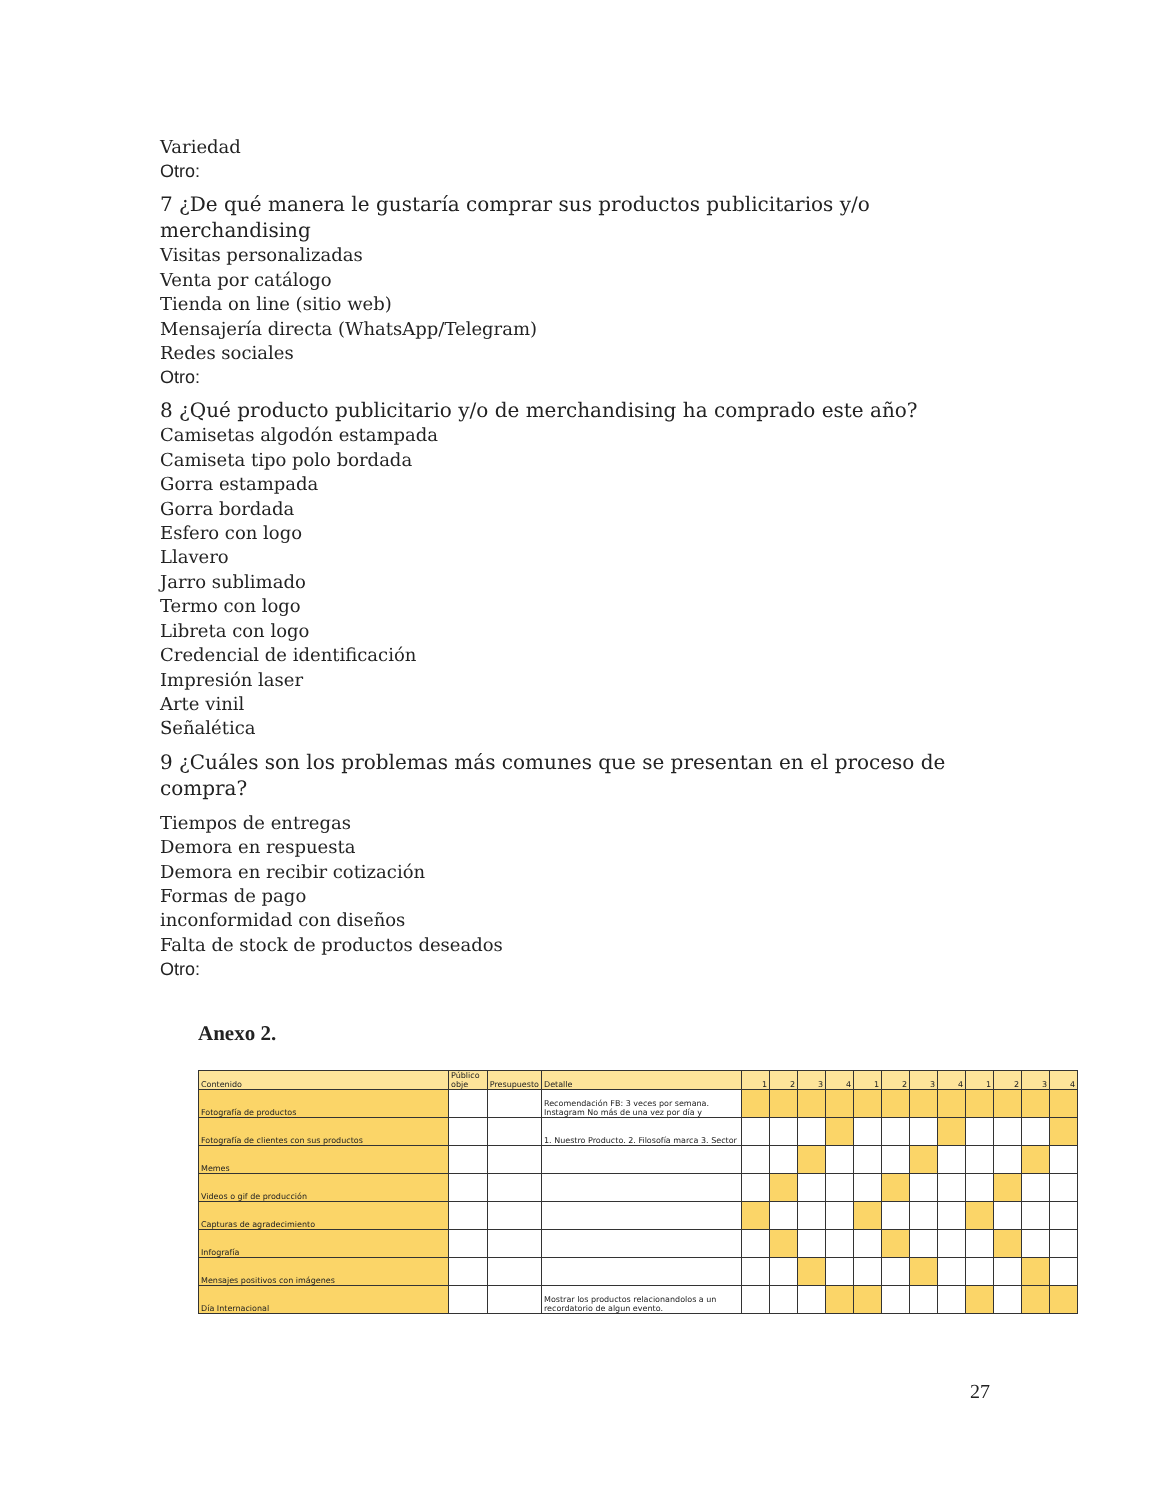Variedad
Otro:
7 ¿De qué manera le gustaría comprar sus productos publicitarios y/o merchandising
Visitas personalizadas
Venta por catálogo
Tienda on line (sitio web)
Mensajería directa (WhatsApp/Telegram)
Redes sociales
Otro:
8 ¿Qué producto publicitario y/o de merchandising ha comprado este año?
Camisetas algodón estampada
Camiseta tipo polo bordada
Gorra estampada
Gorra bordada
Esfero con logo
Llavero
Jarro sublimado
Termo con logo
Libreta con logo
Credencial de identificación
Impresión laser
Arte vinil
Señalética
9 ¿Cuáles son los problemas más comunes que se presentan en el proceso de compra?
Tiempos de entregas
Demora en respuesta
Demora en recibir cotización
Formas de pago
inconformidad con diseños
Falta de stock de productos deseados
Otro:
Anexo 2.
| Contenido | Público obje | Presupuesto | Detalle | 1 | 2 | 3 | 4 | 1 | 2 | 3 | 4 | 1 | 2 | 3 | 4 |
| --- | --- | --- | --- | --- | --- | --- | --- | --- | --- | --- | --- | --- | --- | --- | --- |
| Fotografía de productos | | | Recomendación FB: 3 veces por semana. Instagram No más de una vez por día y | | | | | | | | | | | | |
| Fotografía de clientes con sus productos | | | 1. Nuestro Producto. 2. Filosofía marca 3. Sector | | | | | | | | | | | | |
| Memes | | | | | | | | | | | | | | | |
| Videos o gif de producción | | | | | | | | | | | | | | | |
| Capturas de agradecimiento | | | | | | | | | | | | | | | |
| Infografía | | | | | | | | | | | | | | | |
| Mensajes positivos con imágenes | | | | | | | | | | | | | | | |
| Día Internacional | | | Mostrar los productos relacionandolos a un recordatorio de algun evento. | | | | | | | | | | | | |
27